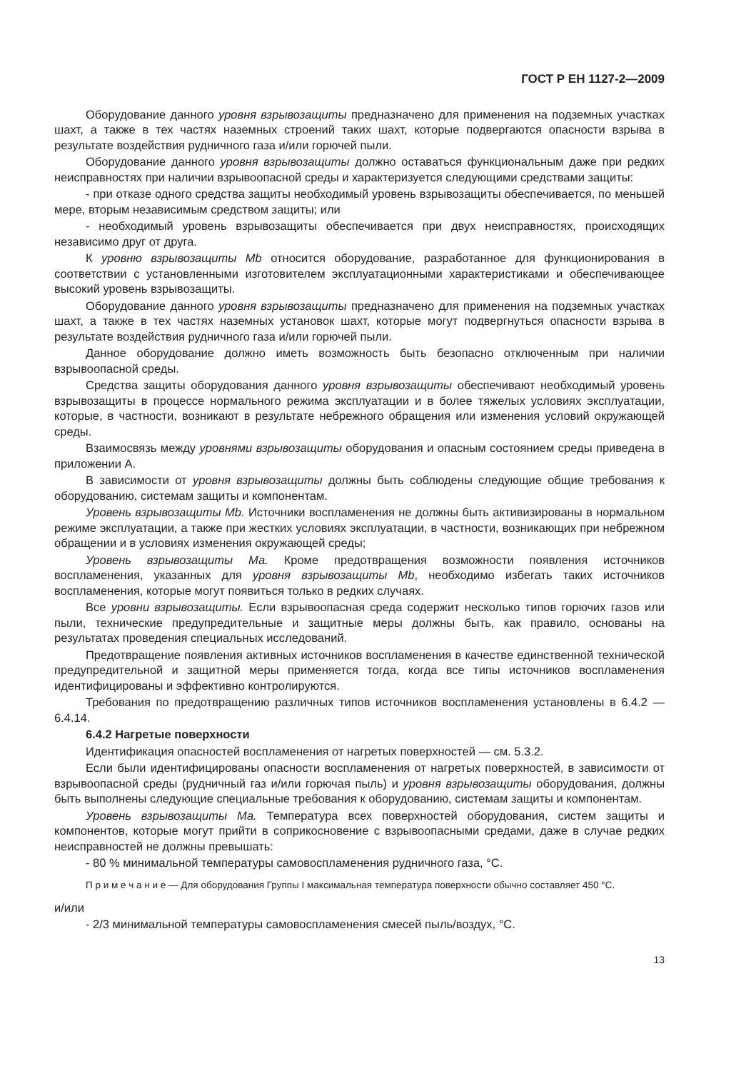ГОСТ Р ЕН 1127-2—2009
Оборудование данного уровня взрывозащиты предназначено для применения на подземных участках шахт, а также в тех частях наземных строений таких шахт, которые подвергаются опасности взрыва в результате воздействия рудничного газа и/или горючей пыли.
Оборудование данного уровня взрывозащиты должно оставаться функциональным даже при редких неисправностях при наличии взрывоопасной среды и характеризуется следующими средствами защиты:
- при отказе одного средства защиты необходимый уровень взрывозащиты обеспечивается, по меньшей мере, вторым независимым средством защиты; или
- необходимый уровень взрывозащиты обеспечивается при двух неисправностях, происходящих независимо друг от друга.
К уровню взрывозащиты Mb относится оборудование, разработанное для функционирования в соответствии с установленными изготовителем эксплуатационными характеристиками и обеспечивающее высокий уровень взрывозащиты.
Оборудование данного уровня взрывозащиты предназначено для применения на подземных участках шахт, а также в тех частях наземных установок шахт, которые могут подвергнуться опасности взрыва в результате воздействия рудничного газа и/или горючей пыли.
Данное оборудование должно иметь возможность быть безопасно отключенным при наличии взрывоопасной среды.
Средства защиты оборудования данного уровня взрывозащиты обеспечивают необходимый уровень взрывозащиты в процессе нормального режима эксплуатации и в более тяжелых условиях эксплуатации, которые, в частности, возникают в результате небрежного обращения или изменения условий окружающей среды.
Взаимосвязь между уровнями взрывозащиты оборудования и опасным состоянием среды приведена в приложении А.
В зависимости от уровня взрывозащиты должны быть соблюдены следующие общие требования к оборудованию, системам защиты и компонентам.
Уровень взрывозащиты Mb. Источники воспламенения не должны быть активизированы в нормальном режиме эксплуатации, а также при жестких условиях эксплуатации, в частности, возникающих при небрежном обращении и в условиях изменения окружающей среды;
Уровень взрывозащиты Ма. Кроме предотвращения возможности появления источников воспламенения, указанных для уровня взрывозащиты Mb, необходимо избегать таких источников воспламенения, которые могут появиться только в редких случаях.
Все уровни взрывозащиты. Если взрывоопасная среда содержит несколько типов горючих газов или пыли, технические предупредительные и защитные меры должны быть, как правило, основаны на результатах проведения специальных исследований.
Предотвращение появления активных источников воспламенения в качестве единственной технической предупредительной и защитной меры применяется тогда, когда все типы источников воспламенения идентифицированы и эффективно контролируются.
Требования по предотвращению различных типов источников воспламенения установлены в 6.4.2 —6.4.14.
6.4.2 Нагретые поверхности
Идентификация опасностей воспламенения от нагретых поверхностей — см. 5.3.2.
Если были идентифицированы опасности воспламенения от нагретых поверхностей, в зависимости от взрывоопасной среды (рудничный газ и/или горючая пыль) и уровня взрывозащиты оборудования, должны быть выполнены следующие специальные требования к оборудованию, системам защиты и компонентам.
Уровень взрывозащиты Ма. Температура всех поверхностей оборудования, систем защиты и компонентов, которые могут прийти в соприкосновение с взрывоопасными средами, даже в случае редких неисправностей не должны превышать:
- 80 % минимальной температуры самовоспламенения рудничного газа, °С.
П р и м е ч а н и е — Для оборудования Группы I максимальная температура поверхности обычно составляет 450 °С.
и/или
- 2/3 минимальной температуры самовоспламенения смесей пыль/воздух, °С.
13